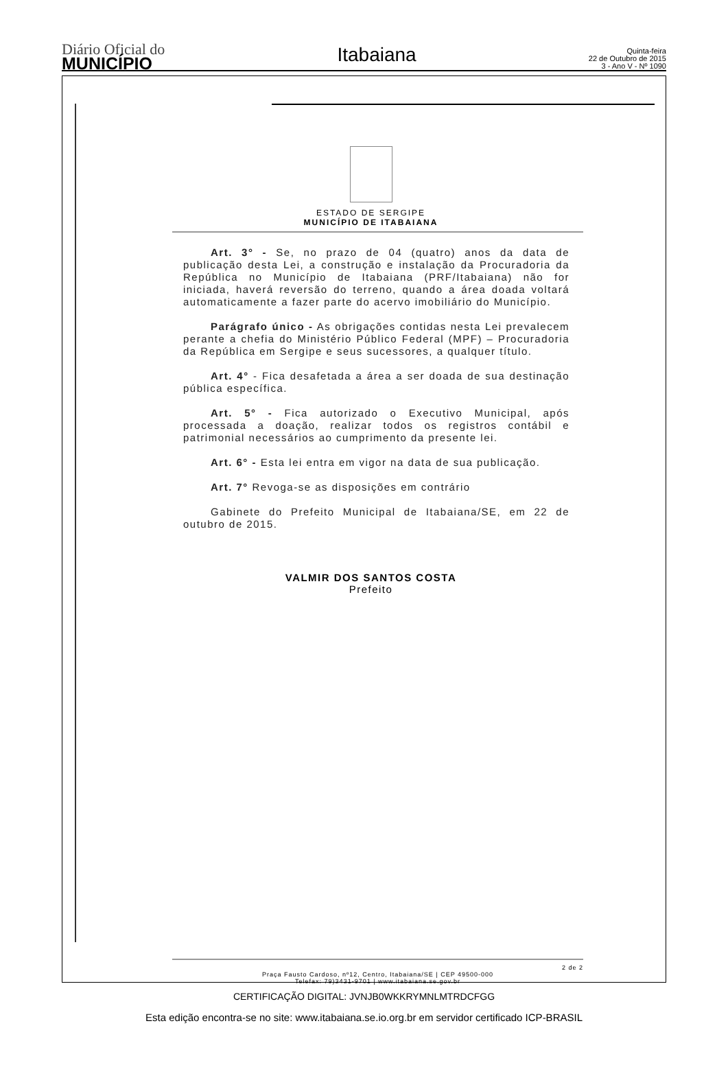Diário Oficial do
MUNICÍPIO
Itabaiana
Quinta-feira
22 de Outubro de 2015
3 - Ano V - Nº 1090
ESTADO DE SERGIPE
MUNICÍPIO DE ITABAIANA
Art. 3° - Se, no prazo de 04 (quatro) anos da data de publicação desta Lei, a construção e instalação da Procuradoria da República no Município de Itabaiana (PRF/Itabaiana) não for iniciada, haverá reversão do terreno, quando a área doada voltará automaticamente a fazer parte do acervo imobiliário do Município.
Parágrafo único - As obrigações contidas nesta Lei prevalecem perante a chefia do Ministério Público Federal (MPF) – Procuradoria da República em Sergipe e seus sucessores, a qualquer título.
Art. 4° - Fica desafetada a área a ser doada de sua destinação pública específica.
Art. 5° - Fica autorizado o Executivo Municipal, após processada a doação, realizar todos os registros contábil e patrimonial necessários ao cumprimento da presente lei.
Art. 6° - Esta lei entra em vigor na data de sua publicação.
Art. 7° Revoga-se as disposições em contrário
Gabinete do Prefeito Municipal de Itabaiana/SE, em 22 de outubro de 2015.
VALMIR DOS SANTOS COSTA
Prefeito
2 de 2
Praça Fausto Cardoso, nº12, Centro, Itabaiana/SE | CEP 49500-000
Telefax: 79)3431-9701 | www.itabaiana.se.gov.br
CERTIFICAÇÃO DIGITAL: JVNJB0WKKRYMNLMTRDCFGG
Esta edição encontra-se no site: www.itabaiana.se.io.org.br em servidor certificado ICP-BRASIL